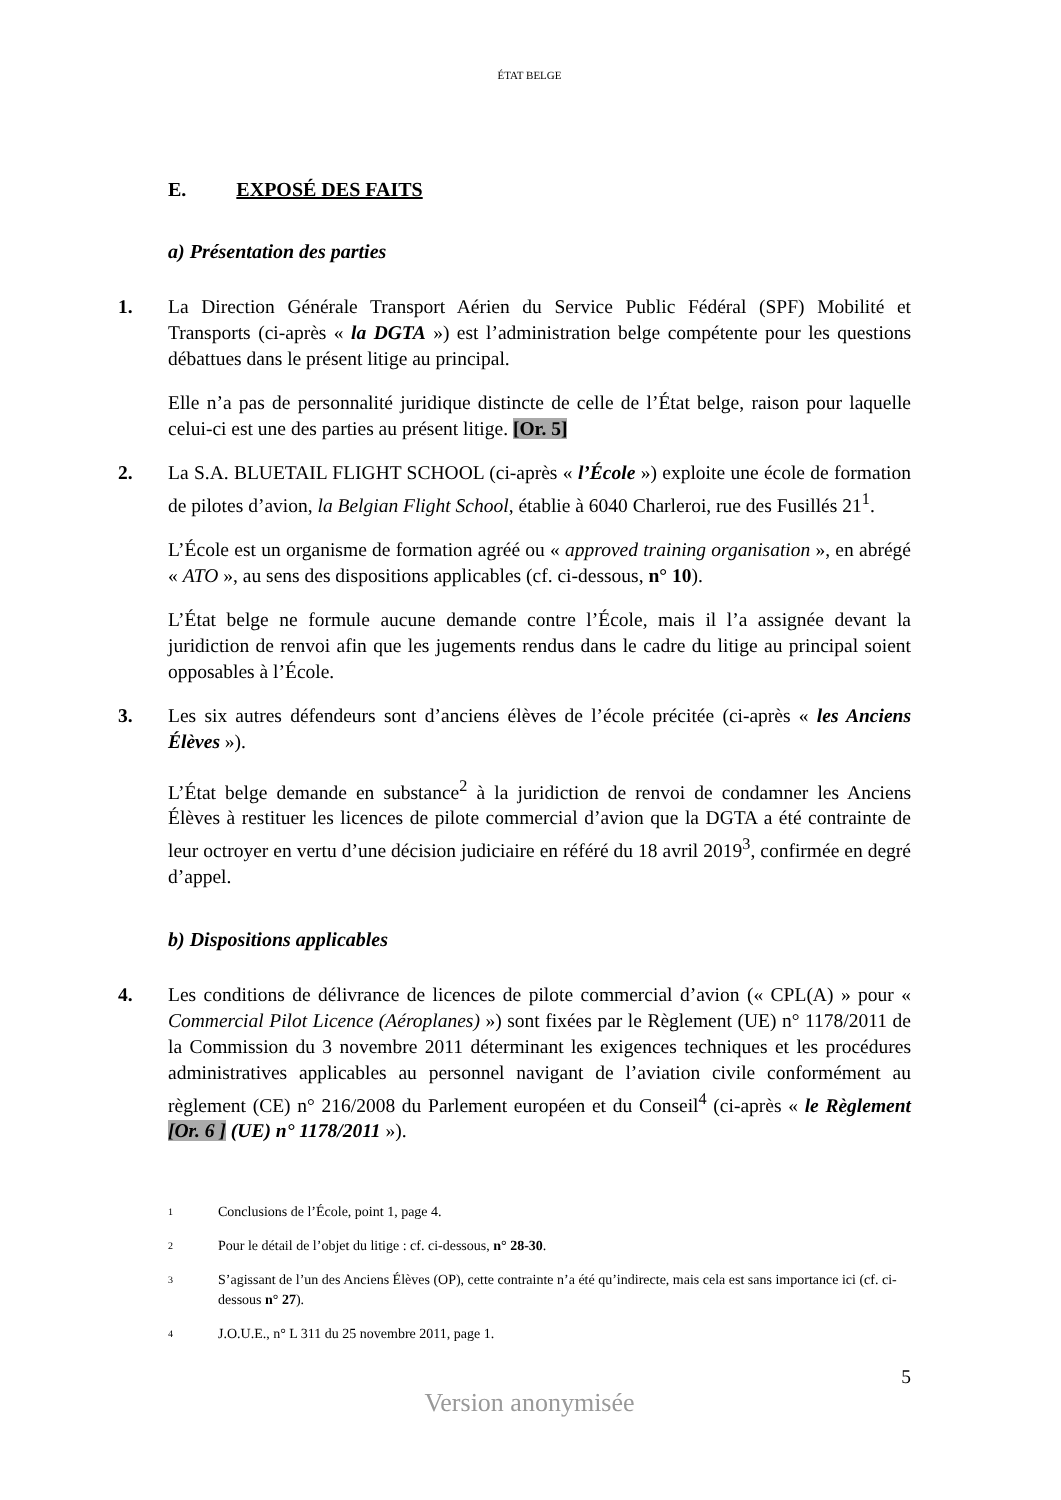ÉTAT BELGE
E. EXPOSÉ DES FAITS
a) Présentation des parties
1. La Direction Générale Transport Aérien du Service Public Fédéral (SPF) Mobilité et Transports (ci-après « la DGTA ») est l’administration belge compétente pour les questions débattues dans le présent litige au principal.
Elle n’a pas de personnalité juridique distincte de celle de l’État belge, raison pour laquelle celui-ci est une des parties au présent litige. [Or. 5]
2. La S.A. BLUETAIL FLIGHT SCHOOL (ci-après « l’École ») exploite une école de formation de pilotes d’avion, la Belgian Flight School, établie à 6040 Charleroi, rue des Fusillés 21<sup>1</sup>.
L’École est un organisme de formation agréé ou « approved training organisation », en abrégé « ATO », au sens des dispositions applicables (cf. ci-dessous, n° 10).
L’État belge ne formule aucune demande contre l’École, mais il l’a assignée devant la juridiction de renvoi afin que les jugements rendus dans le cadre du litige au principal soient opposables à l’École.
3. Les six autres défendeurs sont d’anciens élèves de l’école précitée (ci-après « les Anciens Élèves »).
L’État belge demande en substance<sup>2</sup> à la juridiction de renvoi de condamner les Anciens Élèves à restituer les licences de pilote commercial d’avion que la DGTA a été contrainte de leur octroyer en vertu d’une décision judiciaire en référé du 18 avril 2019<sup>3</sup>, confirmée en degré d’appel.
b) Dispositions applicables
4. Les conditions de délivrance de licences de pilote commercial d’avion (« CPL(A) » pour « Commercial Pilot Licence (Aéroplanes) ») sont fixées par le Règlement (UE) n° 1178/2011 de la Commission du 3 novembre 2011 déterminant les exigences techniques et les procédures administratives applicables au personnel navigant de l’aviation civile conformément au règlement (CE) n° 216/2008 du Parlement européen et du Conseil<sup>4</sup> (ci-après « le Règlement [Or. 6 ] (UE) n° 1178/2011 »).
1 Conclusions de l’École, point 1, page 4.
2 Pour le détail de l’objet du litige : cf. ci-dessous, n° 28-30.
3 S’agissant de l’un des Anciens Élèves (OP), cette contrainte n’a été qu’indirecte, mais cela est sans importance ici (cf. ci-dessous n° 27).
4 J.O.U.E., n° L 311 du 25 novembre 2011, page 1.
5
Version anonymisée